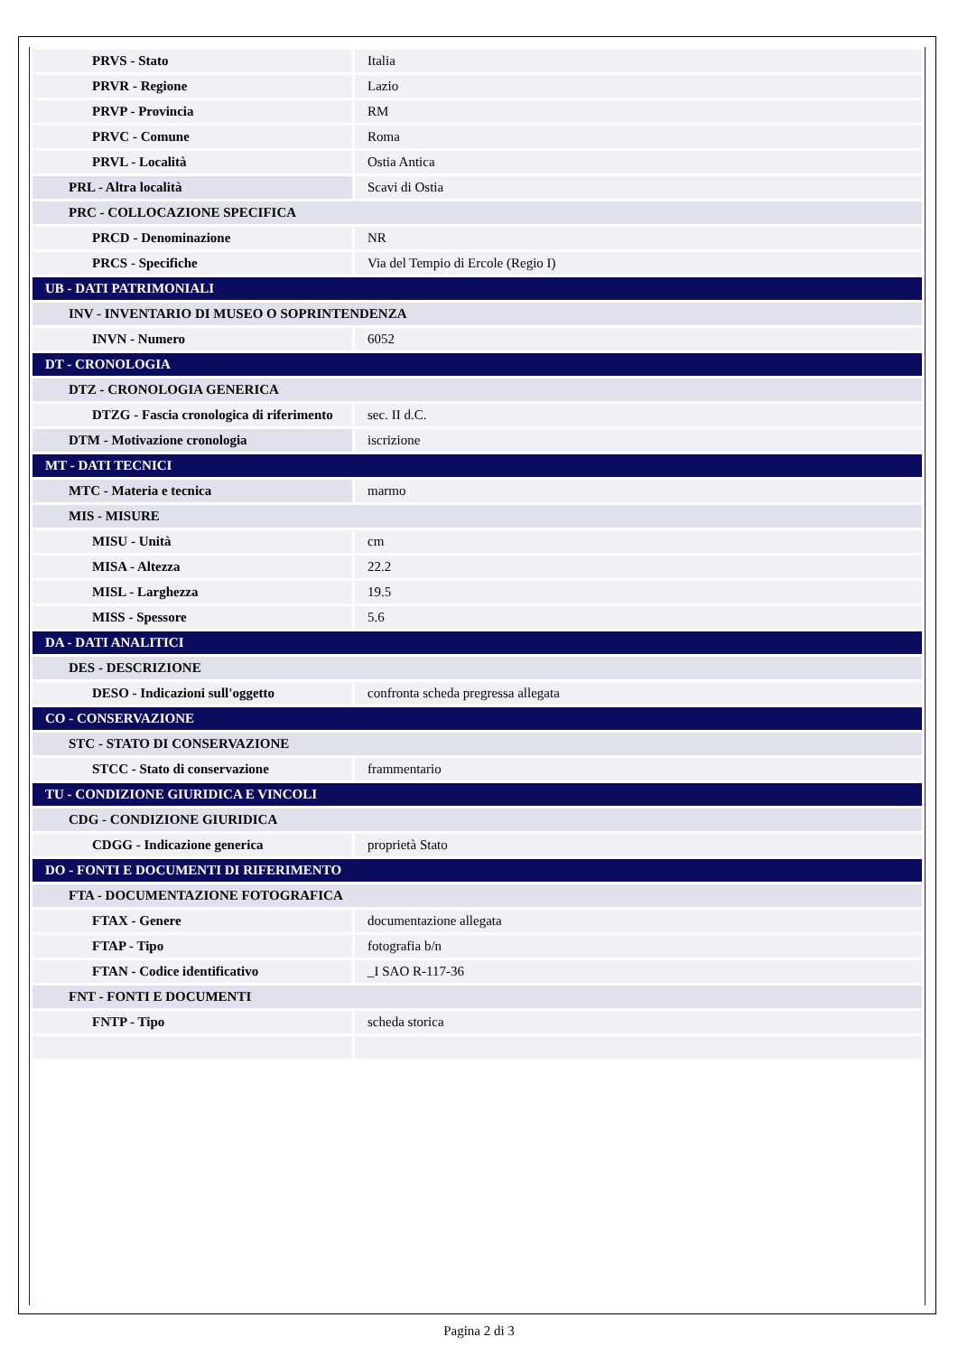| PRVS - Stato | Italia |
| PRVR - Regione | Lazio |
| PRVP - Provincia | RM |
| PRVC - Comune | Roma |
| PRVL - Località | Ostia Antica |
| PRL - Altra località | Scavi di Ostia |
| PRC - COLLOCAZIONE SPECIFICA | |
| PRCD - Denominazione | NR |
| PRCS - Specifiche | Via del Tempio di Ercole (Regio I) |
| UB - DATI PATRIMONIALI | |
| INV - INVENTARIO DI MUSEO O SOPRINTENDENZA | |
| INVN - Numero | 6052 |
| DT - CRONOLOGIA | |
| DTZ - CRONOLOGIA GENERICA | |
| DTZG - Fascia cronologica di riferimento | sec. II d.C. |
| DTM - Motivazione cronologia | iscrizione |
| MT - DATI TECNICI | |
| MTC - Materia e tecnica | marmo |
| MIS - MISURE | |
| MISU - Unità | cm |
| MISA - Altezza | 22.2 |
| MISL - Larghezza | 19.5 |
| MISS - Spessore | 5.6 |
| DA - DATI ANALITICI | |
| DES - DESCRIZIONE | |
| DESO - Indicazioni sull'oggetto | confronta scheda pregressa allegata |
| CO - CONSERVAZIONE | |
| STC - STATO DI CONSERVAZIONE | |
| STCC - Stato di conservazione | frammentario |
| TU - CONDIZIONE GIURIDICA E VINCOLI | |
| CDG - CONDIZIONE GIURIDICA | |
| CDGG - Indicazione generica | proprietà Stato |
| DO - FONTI E DOCUMENTI DI RIFERIMENTO | |
| FTA - DOCUMENTAZIONE FOTOGRAFICA | |
| FTAX - Genere | documentazione allegata |
| FTAP - Tipo | fotografia b/n |
| FTAN - Codice identificativo | _I SAO R-117-36 |
| FNT - FONTI E DOCUMENTI | |
| FNTP - Tipo | scheda storica |
Pagina 2 di 3